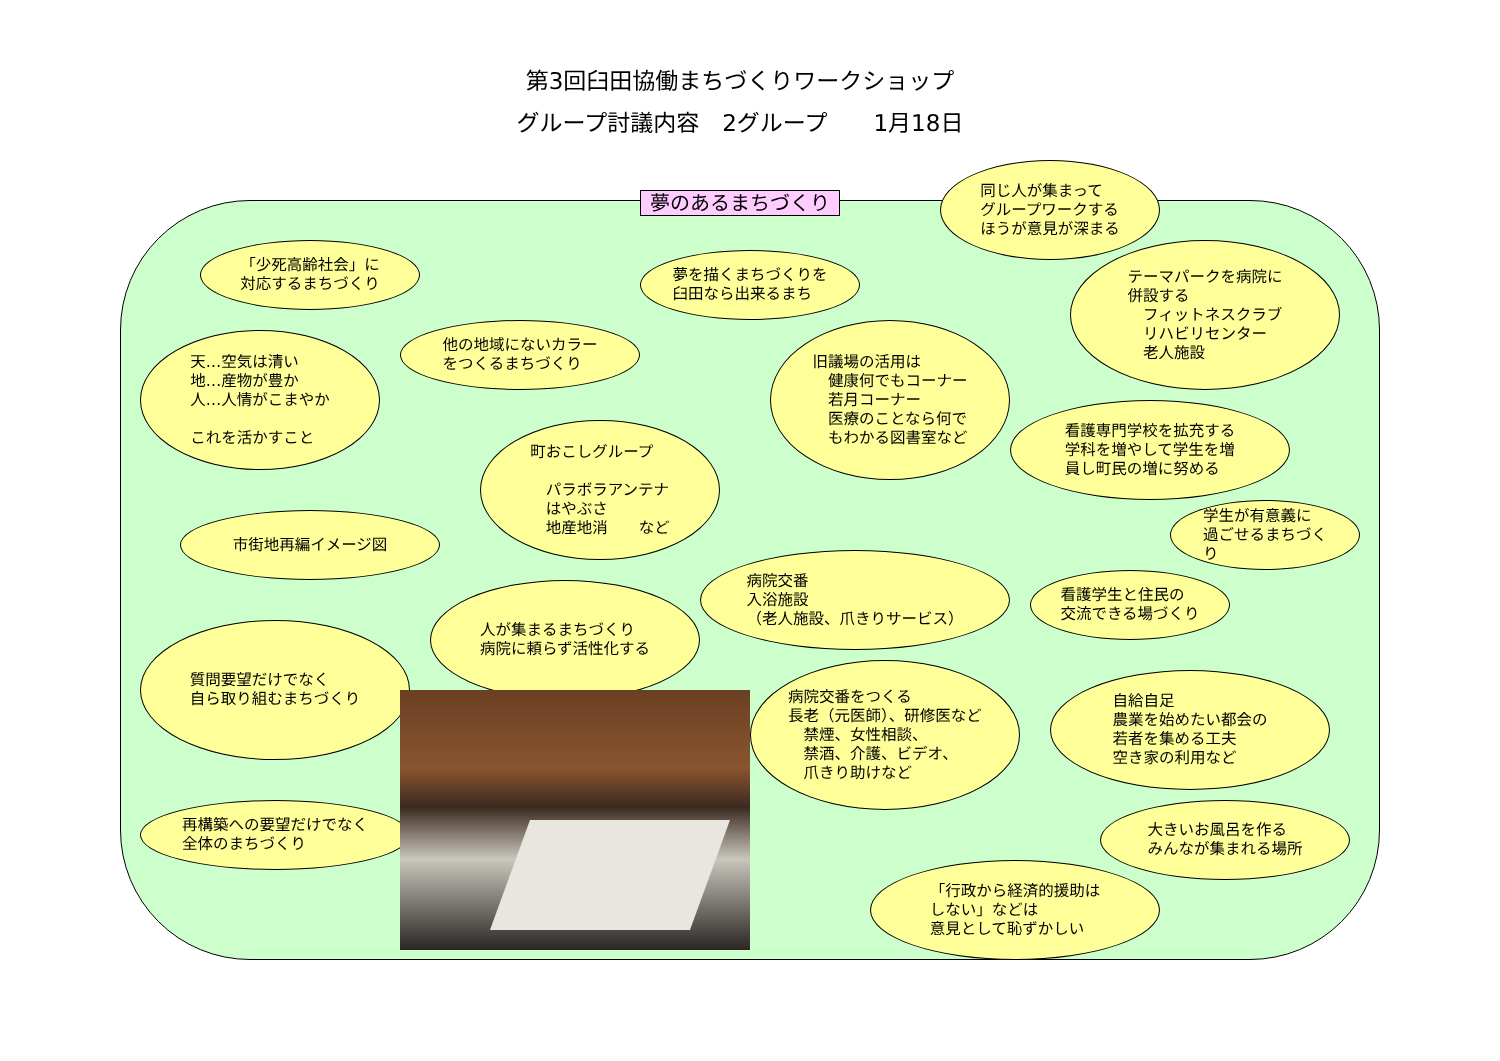第3回臼田協働まちづくりワークショップ
グループ討議内容　2グループ　　1月18日
夢のあるまちづくり
同じ人が集まって グループワークする ほうが意見が深まる
「少死高齢社会」に 対応するまちづくり
夢を描くまちづくりを 臼田なら出来るまち
テーマパークを病院に 併設する 　フィットネスクラブ 　リハビリセンター 　老人施設
他の地域にないカラー をつくるまちづくり
天…空気は清い 地…産物が豊か 人…人情がこまやか これを活かすこと
旧議場の活用は 　健康何でもコーナー 　若月コーナー 　医療のことなら何で 　もわかる図書室など
看護専門学校を拡充する 学科を増やして学生を増 員し町民の増に努める
町おこしグループ 　パラボラアンテナ 　はやぶさ 　地産地消　　など
市街地再編イメージ図
学生が有意義に 過ごせるまちづく り
病院交番 入浴施設 （老人施設、爪きりサービス）
看護学生と住民の 交流できる場づくり
人が集まるまちづくり 病院に頼らず活性化する
質問要望だけでなく 自ら取り組むまちづくり
病院交番をつくる 長老（元医師）、研修医など 　禁煙、女性相談、 　禁酒、介護、ビデオ、 　爪きり助けなど
自給自足 農業を始めたい都会の 若者を集める工夫 空き家の利用など
再構築への要望だけでなく 全体のまちづくり
大きいお風呂を作る みんなが集まれる場所
「行政から経済的援助は しない」などは 意見として恥ずかしい